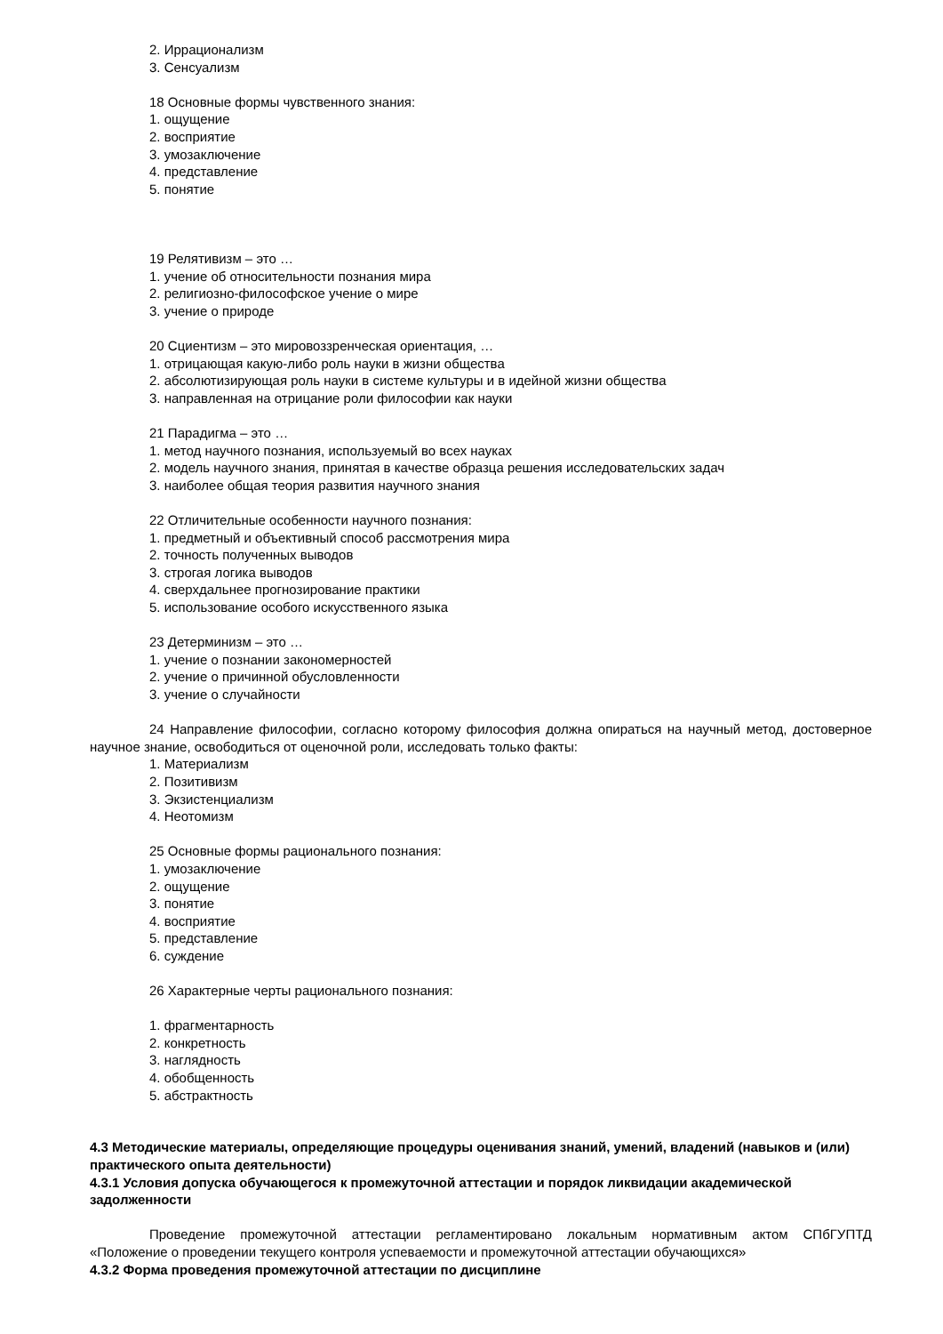2. Иррационализм
3. Сенсуализм
18 Основные формы чувственного знания:
1. ощущение
2. восприятие
3. умозаключение
4. представление
5. понятие
19 Релятивизм – это …
1. учение об относительности познания мира
2. религиозно-философское учение о мире
3. учение о природе
20 Сциентизм – это мировоззренческая ориентация, …
1. отрицающая какую-либо роль науки в жизни общества
2. абсолютизирующая роль науки в системе культуры и в идейной жизни общества
3. направленная на отрицание роли философии как науки
21 Парадигма – это …
1. метод научного познания, используемый во всех науках
2. модель научного знания, принятая в качестве образца решения исследовательских задач
3. наиболее общая теория развития научного знания
22 Отличительные особенности научного познания:
1. предметный и объективный способ рассмотрения мира
2. точность полученных выводов
3. строгая логика выводов
4. сверхдальнее прогнозирование практики
5. использование особого искусственного языка
23 Детерминизм – это …
1. учение о познании закономерностей
2. учение о причинной обусловленности
3. учение о случайности
24 Направление философии, согласно которому философия должна опираться на научный метод, достоверное научное знание, освободиться от оценочной роли, исследовать только факты:
1. Материализм
2. Позитивизм
3. Экзистенциализм
4. Неотомизм
25 Основные формы рационального познания:
1. умозаключение
2. ощущение
3. понятие
4. восприятие
5. представление
6. суждение
26 Характерные черты рационального познания:
1. фрагментарность
2. конкретность
3. наглядность
4. обобщенность
5. абстрактность
4.3 Методические материалы, определяющие процедуры оценивания знаний, умений, владений (навыков и (или) практического опыта деятельности)
4.3.1 Условия допуска обучающегося к промежуточной аттестации и порядок ликвидации академической задолженности
Проведение промежуточной аттестации регламентировано локальным нормативным актом СПбГУПТД «Положение о проведении текущего контроля успеваемости и промежуточной аттестации обучающихся»
4.3.2 Форма проведения промежуточной аттестации по дисциплине